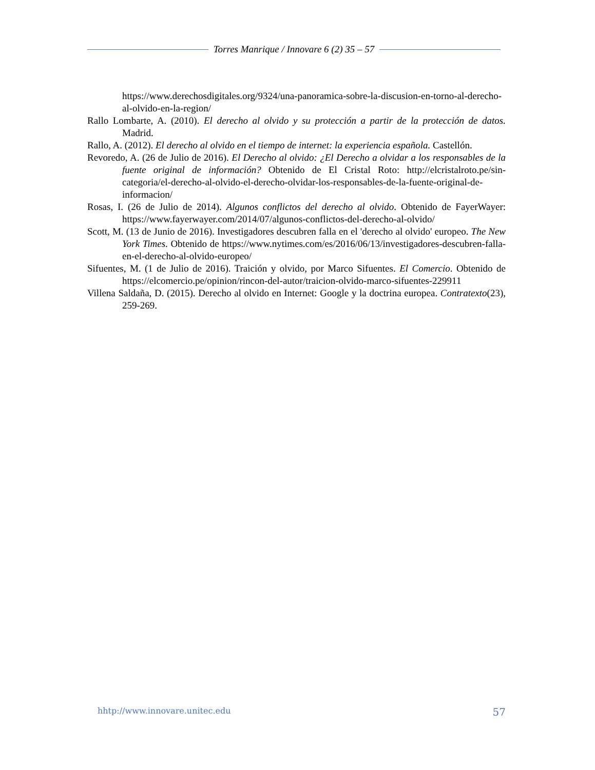Torres Manrique / Innovare 6 (2) 35 – 57
https://www.derechosdigitales.org/9324/una-panoramica-sobre-la-discusion-en-torno-al-derecho-al-olvido-en-la-region/
Rallo Lombarte, A. (2010). El derecho al olvido y su protección a partir de la protección de datos. Madrid.
Rallo, A. (2012). El derecho al olvido en el tiempo de internet: la experiencia española. Castellón.
Revoredo, A. (26 de Julio de 2016). El Derecho al olvido: ¿El Derecho a olvidar a los responsables de la fuente original de información? Obtenido de El Cristal Roto: http://elcristalroto.pe/sin-categoria/el-derecho-al-olvido-el-derecho-olvidar-los-responsables-de-la-fuente-original-de-informacion/
Rosas, I. (26 de Julio de 2014). Algunos conflictos del derecho al olvido. Obtenido de FayerWayer: https://www.fayerwayer.com/2014/07/algunos-conflictos-del-derecho-al-olvido/
Scott, M. (13 de Junio de 2016). Investigadores descubren falla en el 'derecho al olvido' europeo. The New York Times. Obtenido de https://www.nytimes.com/es/2016/06/13/investigadores-descubren-falla-en-el-derecho-al-olvido-europeo/
Sifuentes, M. (1 de Julio de 2016). Traición y olvido, por Marco Sifuentes. El Comercio. Obtenido de https://elcomercio.pe/opinion/rincon-del-autor/traicion-olvido-marco-sifuentes-229911
Villena Saldaña, D. (2015). Derecho al olvido en Internet: Google y la doctrina europea. Contratexto(23), 259-269.
hhtp://www.innovare.unitec.edu 57